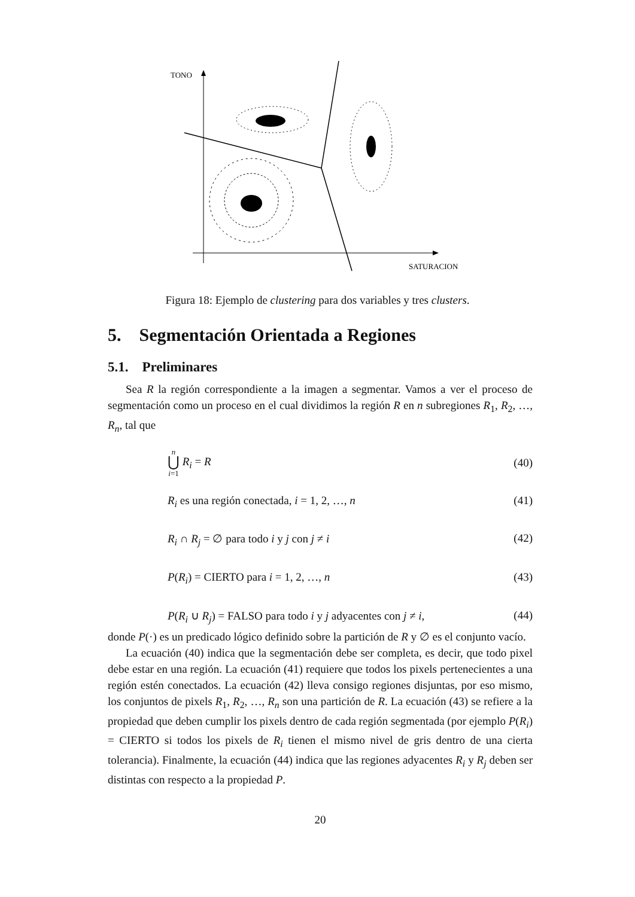TONO
SATURACION
Figura 18: Ejemplo de clustering para dos variables y tres clusters.
5. Segmentación Orientada a Regiones
5.1. Preliminares
Sea R la región correspondiente a la imagen a segmentar. Vamos a ver el proceso de segmentación como un proceso en el cual dividimos la región R en n subregiones R<sub>1</sub>, R<sub>2</sub>, …, R<sub>n</sub>, tal que
n
⋃
i=1 R<sub>i</sub> = R (40)
R<sub>i</sub> es una región conectada, i = 1, 2, …, n (41)
R<sub>i</sub> ∩ R<sub>j</sub> = ∅ para todo i y j con j ≠ i (42)
P(R<sub>i</sub>) = CIERTO para i = 1, 2, …, n (43)
P(R<sub>i</sub> ∪ R<sub>j</sub>) = FALSO para todo i y j adyacentes con j ≠ i, (44)
donde P(·) es un predicado lógico definido sobre la partición de R y ∅ es el conjunto vacío.
La ecuación (40) indica que la segmentación debe ser completa, es decir, que todo pixel debe estar en una región. La ecuación (41) requiere que todos los pixels pertenecientes a una región estén conectados. La ecuación (42) lleva consigo regiones disjuntas, por eso mismo, los conjuntos de pixels R<sub>1</sub>, R<sub>2</sub>, …, R<sub>n</sub> son una partición de R. La ecuación (43) se refiere a la propiedad que deben cumplir los pixels dentro de cada región segmentada (por ejemplo P(R<sub>i</sub>) = CIERTO si todos los pixels de R<sub>i</sub> tienen el mismo nivel de gris dentro de una cierta tolerancia). Finalmente, la ecuación (44) indica que las regiones adyacentes R<sub>i</sub> y R<sub>j</sub> deben ser distintas con respecto a la propiedad P.
20